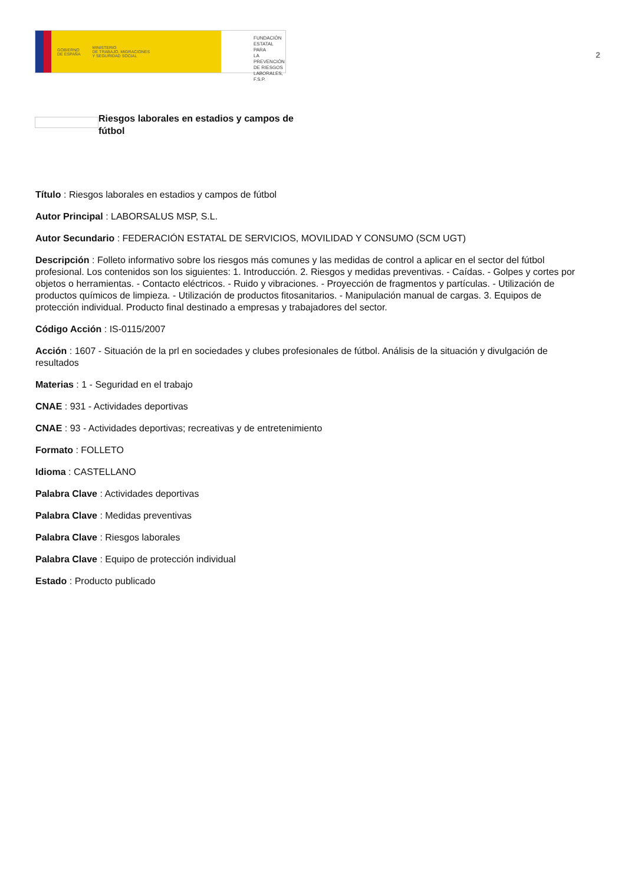GOBIERNO
DE ESPAÑA
MINISTERIO
DE TRABAJO, MIGRACIONES
Y SEGURIDAD SOCIAL
FUNDACIÓN
ESTATAL PARA
LA PREVENCIÓN
DE RIESGOS
LABORALES, F.S.P.
2
Riesgos laborales en estadios y campos de fútbol
Título : Riesgos laborales en estadios y campos de fútbol
Autor Principal : LABORSALUS MSP, S.L.
Autor Secundario : FEDERACIÓN ESTATAL DE SERVICIOS, MOVILIDAD Y CONSUMO (SCM UGT)
Descripción : Folleto informativo sobre los riesgos más comunes y las medidas de control a aplicar en el sector del fútbol profesional. Los contenidos son los siguientes: 1. Introducción. 2. Riesgos y medidas preventivas. - Caídas. - Golpes y cortes por objetos o herramientas. - Contacto eléctricos. - Ruido y vibraciones. - Proyección de fragmentos y partículas. - Utilización de productos químicos de limpieza. - Utilización de productos fitosanitarios. - Manipulación manual de cargas. 3. Equipos de protección individual. Producto final destinado a empresas y trabajadores del sector.
Código Acción : IS-0115/2007
Acción : 1607 - Situación de la prl en sociedades y clubes profesionales de fútbol. Análisis de la situación y divulgación de resultados
Materias : 1 - Seguridad en el trabajo
CNAE : 931 - Actividades deportivas
CNAE : 93 - Actividades deportivas; recreativas y de entretenimiento
Formato : FOLLETO
Idioma : CASTELLANO
Palabra Clave : Actividades deportivas
Palabra Clave : Medidas preventivas
Palabra Clave : Riesgos laborales
Palabra Clave : Equipo de protección individual
Estado : Producto publicado